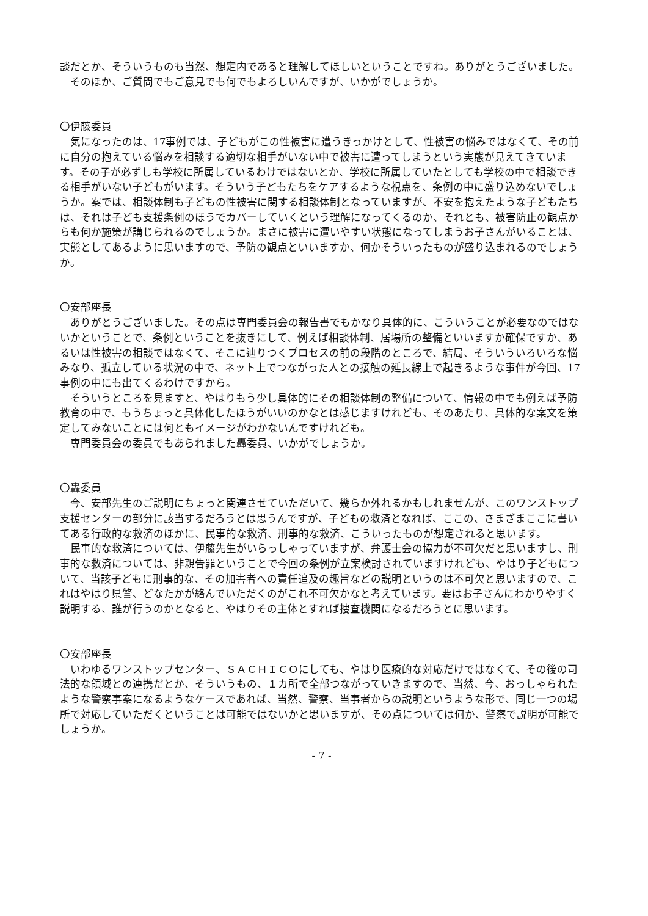談だとか、そういうものも当然、想定内であると理解してほしいということですね。ありがとうございました。
そのほか、ご質問でもご意見でも何でもよろしいんですが、いかがでしょうか。
〇伊藤委員
気になったのは、17事例では、子どもがこの性被害に遭うきっかけとして、性被害の悩みではなくて、その前に自分の抱えている悩みを相談する適切な相手がいない中で被害に遭ってしまうという実態が見えてきています。その子が必ずしも学校に所属しているわけではないとか、学校に所属していたとしても学校の中で相談できる相手がいない子どもがいます。そういう子どもたちをケアするような視点を、条例の中に盛り込めないでしょうか。案では、相談体制も子どもの性被害に関する相談体制となっていますが、不安を抱えたような子どもたちは、それは子ども支援条例のほうでカバーしていくという理解になってくるのか、それとも、被害防止の観点からも何か施策が講じられるのでしょうか。まさに被害に遭いやすい状態になってしまうお子さんがいることは、実態としてあるように思いますので、予防の観点といいますか、何かそういったものが盛り込まれるのでしょうか。
〇安部座長
ありがとうございました。その点は専門委員会の報告書でもかなり具体的に、こういうことが必要なのではないかということで、条例ということを抜きにして、例えば相談体制、居場所の整備といいますか確保ですか、あるいは性被害の相談ではなくて、そこに辿りつくプロセスの前の段階のところで、結局、そういういろいろな悩みなり、孤立している状況の中で、ネット上でつながった人との接触の延長線上で起きるような事件が今回、17事例の中にも出てくるわけですから。
そういうところを見ますと、やはりもう少し具体的にその相談体制の整備について、情報の中でも例えば予防教育の中で、もうちょっと具体化したほうがいいのかなとは感じますけれども、そのあたり、具体的な案文を策定してみないことには何ともイメージがわかないんですけれども。
専門委員会の委員でもあられました轟委員、いかがでしょうか。
〇轟委員
今、安部先生のご説明にちょっと関連させていただいて、幾らか外れるかもしれませんが、このワンストップ支援センターの部分に該当するだろうとは思うんですが、子どもの救済となれば、ここの、さまざまここに書いてある行政的な救済のほかに、民事的な救済、刑事的な救済、こういったものが想定されると思います。
民事的な救済については、伊藤先生がいらっしゃっていますが、弁護士会の協力が不可欠だと思いますし、刑事的な救済については、非親告罪ということで今回の条例が立案検討されていますけれども、やはり子どもについて、当該子どもに刑事的な、その加害者への責任追及の趣旨などの説明というのは不可欠と思いますので、これはやはり県警、どなたかが絡んでいただくのがこれ不可欠かなと考えています。要はお子さんにわかりやすく説明する、誰が行うのかとなると、やはりその主体とすれば捜査機関になるだろうとに思います。
〇安部座長
いわゆるワンストップセンター、ＳＡＣＨＩＣＯにしても、やはり医療的な対応だけではなくて、その後の司法的な領域との連携だとか、そういうもの、１カ所で全部つながっていきますので、当然、今、おっしゃられたような警察事案になるようなケースであれば、当然、警察、当事者からの説明というような形で、同じ一つの場所で対応していただくということは可能ではないかと思いますが、その点については何か、警察で説明が可能でしょうか。
- 7 -